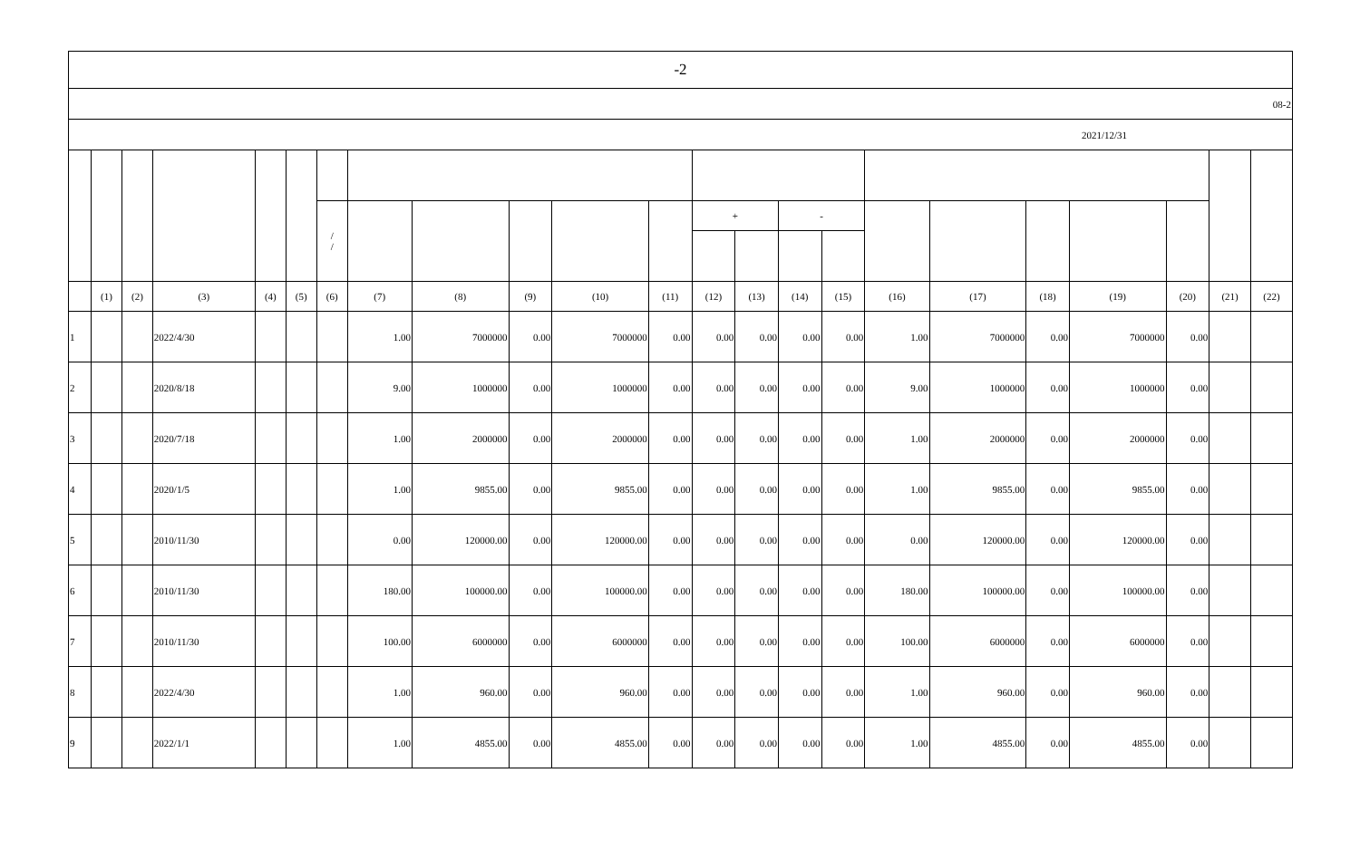| -2 | | | | | | | | | | | | | | | | | | | | | | |
| 08-2 | | | | | | | | | | | | | | | | | | | | | | |
| 2021/12/31 | | | | | | | | | | | | | | | | | | | | | | |
| | | | | | | / / | | | | | | + | | - | | | | | | | | |
| | (1) | (2) | (3) | (4) | (5) | (6) | (7) | (8) | (9) | (10) | (11) | (12) | (13) | (14) | (15) | (16) | (17) | (18) | (19) | (20) | (21) | (22) |
| 1 | | | 2022/4/30 | | | | 1.00 | 7000000 | 0.00 | 7000000 | 0.00 | 0.00 | 0.00 | 0.00 | 0.00 | 1.00 | 7000000 | 0.00 | 7000000 | 0.00 | | |
| 2 | | | 2020/8/18 | | | | 9.00 | 1000000 | 0.00 | 1000000 | 0.00 | 0.00 | 0.00 | 0.00 | 0.00 | 9.00 | 1000000 | 0.00 | 1000000 | 0.00 | | |
| 3 | | | 2020/7/18 | | | | 1.00 | 2000000 | 0.00 | 2000000 | 0.00 | 0.00 | 0.00 | 0.00 | 0.00 | 1.00 | 2000000 | 0.00 | 2000000 | 0.00 | | |
| 4 | | | 2020/1/5 | | | | 1.00 | 9855.00 | 0.00 | 9855.00 | 0.00 | 0.00 | 0.00 | 0.00 | 0.00 | 1.00 | 9855.00 | 0.00 | 9855.00 | 0.00 | | |
| 5 | | | 2010/11/30 | | | | 0.00 | 120000.00 | 0.00 | 120000.00 | 0.00 | 0.00 | 0.00 | 0.00 | 0.00 | 0.00 | 120000.00 | 0.00 | 120000.00 | 0.00 | | |
| 6 | | | 2010/11/30 | | | | 180.00 | 100000.00 | 0.00 | 100000.00 | 0.00 | 0.00 | 0.00 | 0.00 | 0.00 | 180.00 | 100000.00 | 0.00 | 100000.00 | 0.00 | | |
| 7 | | | 2010/11/30 | | | | 100.00 | 6000000 | 0.00 | 6000000 | 0.00 | 0.00 | 0.00 | 0.00 | 0.00 | 100.00 | 6000000 | 0.00 | 6000000 | 0.00 | | |
| 8 | | | 2022/4/30 | | | | 1.00 | 960.00 | 0.00 | 960.00 | 0.00 | 0.00 | 0.00 | 0.00 | 0.00 | 1.00 | 960.00 | 0.00 | 960.00 | 0.00 | | |
| 9 | | | 2022/1/1 | | | | 1.00 | 4855.00 | 0.00 | 4855.00 | 0.00 | 0.00 | 0.00 | 0.00 | 0.00 | 1.00 | 4855.00 | 0.00 | 4855.00 | 0.00 | | |